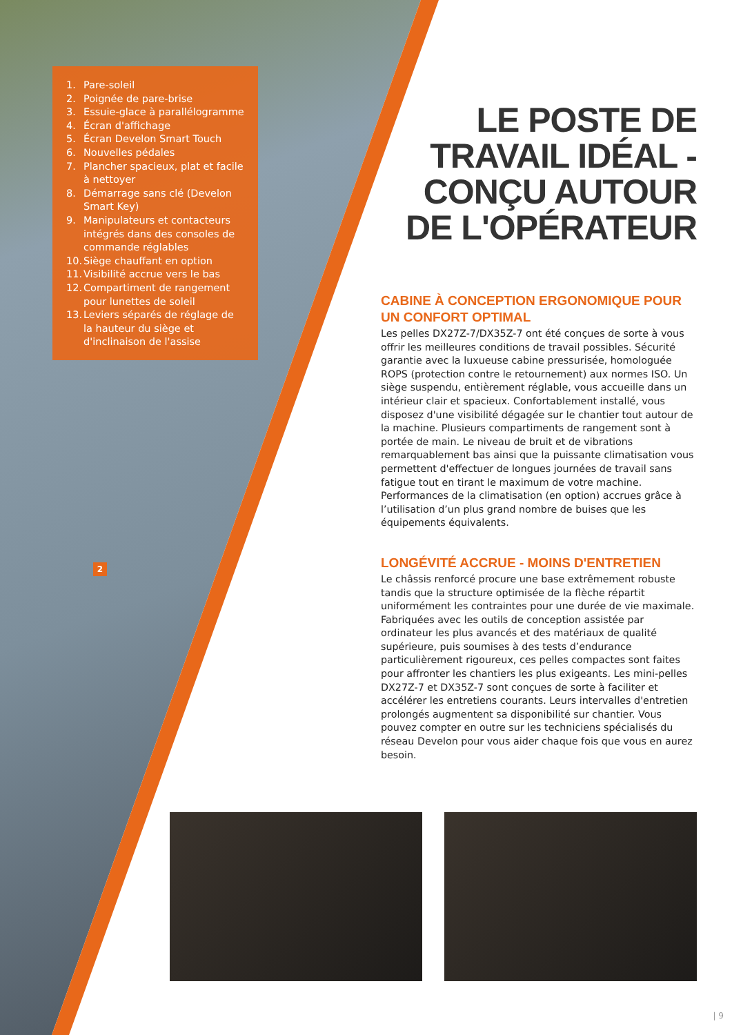1. Pare-soleil
2. Poignée de pare-brise
3. Essuie-glace à parallélogramme
4. Écran d'affichage
5. Écran Develon Smart Touch
6. Nouvelles pédales
7. Plancher spacieux, plat et facile à nettoyer
8. Démarrage sans clé (Develon Smart Key)
9. Manipulateurs et contacteurs intégrés dans des consoles de commande réglables
10. Siège chauffant en option
11. Visibilité accrue vers le bas
12. Compartiment de rangement pour lunettes de soleil
13. Leviers séparés de réglage de la hauteur du siège et d'inclinaison de l'assise
2
LE POSTE DE TRAVAIL IDÉAL - CONÇU AUTOUR DE L'OPÉRATEUR
CABINE À CONCEPTION ERGONOMIQUE POUR UN CONFORT OPTIMAL
Les pelles DX27Z-7/DX35Z-7 ont été conçues de sorte à vous offrir les meilleures conditions de travail possibles. Sécurité garantie avec la luxueuse cabine pressurisée, homologuée ROPS (protection contre le retournement) aux normes ISO. Un siège suspendu, entièrement réglable, vous accueille dans un intérieur clair et spacieux. Confortablement installé, vous disposez d'une visibilité dégagée sur le chantier tout autour de la machine. Plusieurs compartiments de rangement sont à portée de main. Le niveau de bruit et de vibrations remarquablement bas ainsi que la puissante climatisation vous permettent d'effectuer de longues journées de travail sans fatigue tout en tirant le maximum de votre machine. Performances de la climatisation (en option) accrues grâce à l’utilisation d’un plus grand nombre de buises que les équipements équivalents.
LONGÉVITÉ ACCRUE - MOINS D'ENTRETIEN
Le châssis renforcé procure une base extrêmement robuste tandis que la structure optimisée de la flèche répartit uniformément les contraintes pour une durée de vie maximale. Fabriquées avec les outils de conception assistée par ordinateur les plus avancés et des matériaux de qualité supérieure, puis soumises à des tests d’endurance particulièrement rigoureux, ces pelles compactes sont faites pour affronter les chantiers les plus exigeants. Les mini-pelles DX27Z-7 et DX35Z-7 sont conçues de sorte à faciliter et accélérer les entretiens courants. Leurs intervalles d'entretien prolongés augmentent sa disponibilité sur chantier. Vous pouvez compter en outre sur les techniciens spécialisés du réseau Develon pour vous aider chaque fois que vous en aurez besoin.
| 9